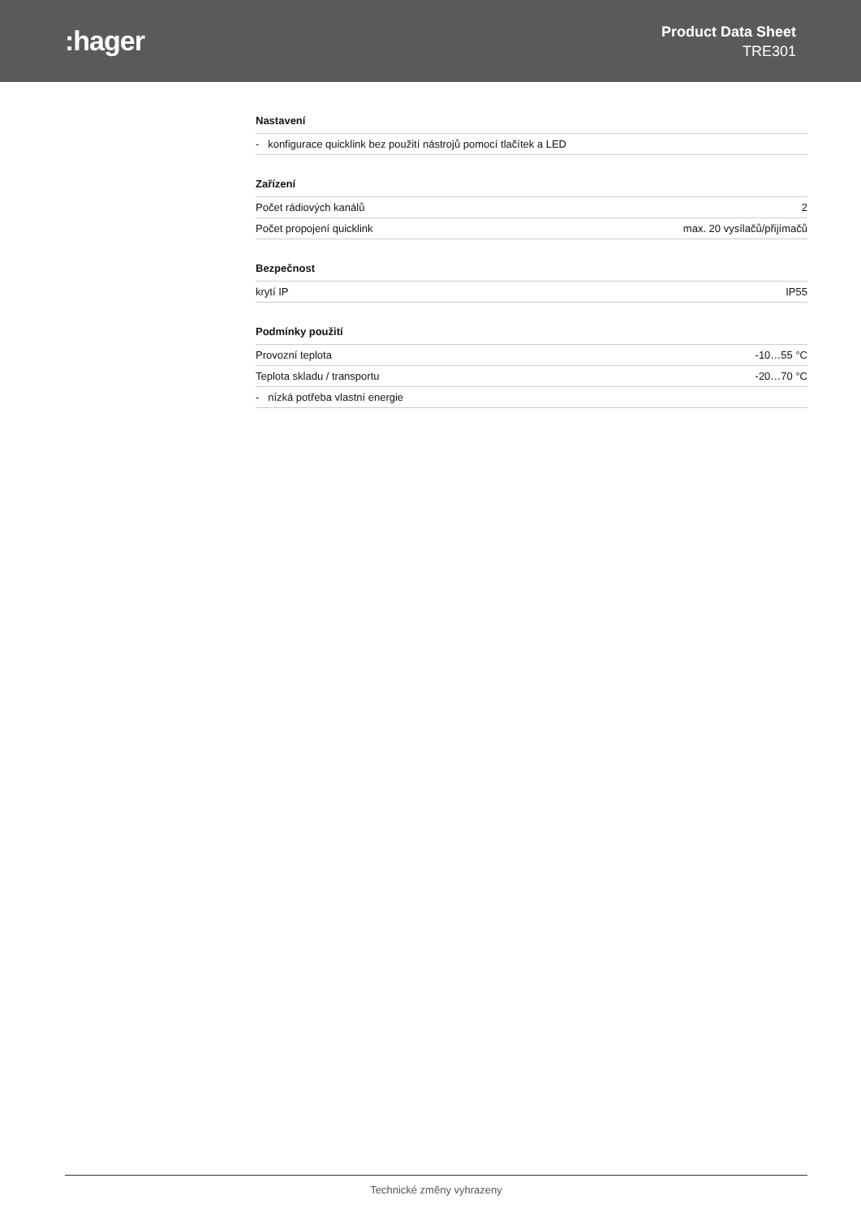:hager
Product Data Sheet
TRE301
Nastavení
| - konfigurace quicklink bez použití nástrojů pomocí tlačítek a LED |
Zařízení
| Počet rádiových kanálů | 2 |
| Počet propojení quicklink | max. 20 vysílačů/přijímačů |
Bezpečnost
| krytí IP | IP55 |
Podmínky použití
| Provozní teplota | -10…55 °C |
| Teplota skladu / transportu | -20…70 °C |
| - nízká potřeba vlastní energie | |
Technické změny vyhrazeny